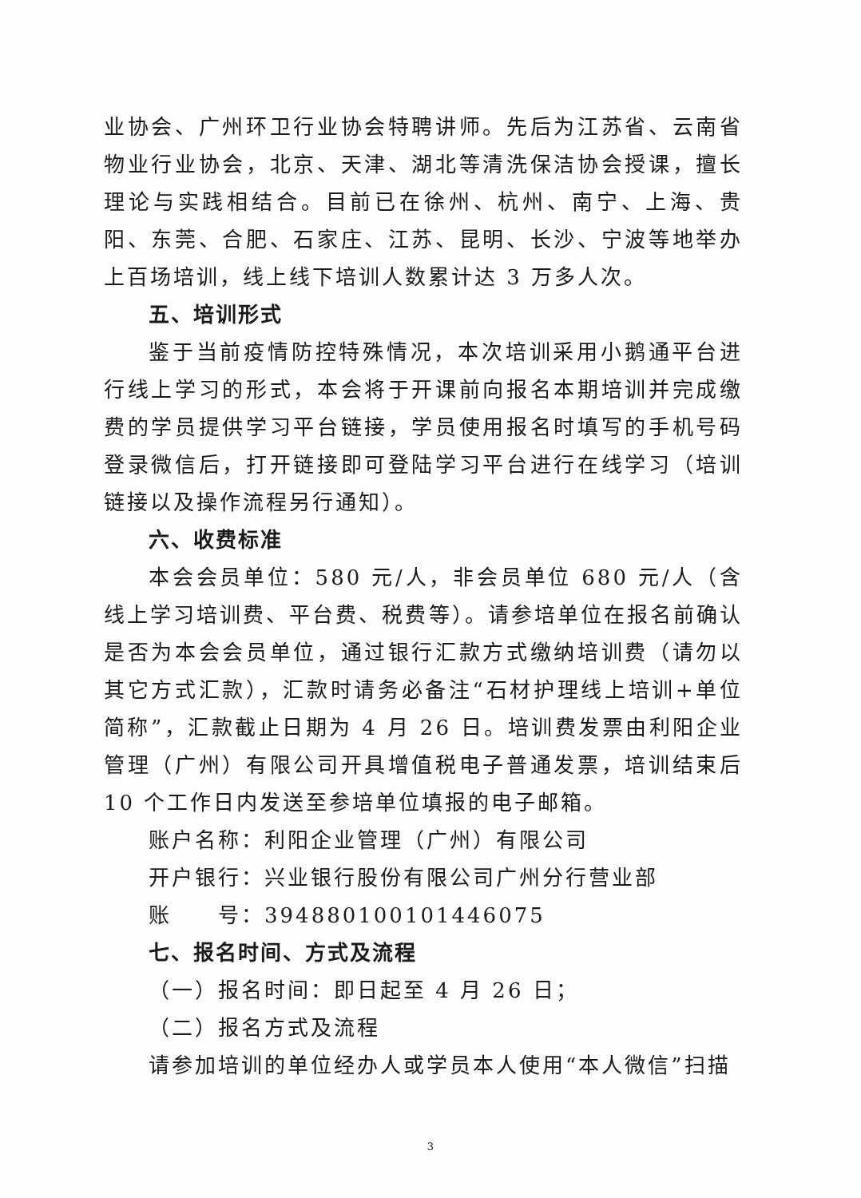业协会、广州环卫行业协会特聘讲师。先后为江苏省、云南省物业行业协会，北京、天津、湖北等清洗保洁协会授课，擅长理论与实践相结合。目前已在徐州、杭州、南宁、上海、贵阳、东莞、合肥、石家庄、江苏、昆明、长沙、宁波等地举办上百场培训，线上线下培训人数累计达 3 万多人次。
五、培训形式
鉴于当前疫情防控特殊情况，本次培训采用小鹅通平台进行线上学习的形式，本会将于开课前向报名本期培训并完成缴费的学员提供学习平台链接，学员使用报名时填写的手机号码登录微信后，打开链接即可登陆学习平台进行在线学习（培训链接以及操作流程另行通知）。
六、收费标准
本会会员单位：580 元/人，非会员单位 680 元/人（含线上学习培训费、平台费、税费等）。请参培单位在报名前确认是否为本会会员单位，通过银行汇款方式缴纳培训费（请勿以其它方式汇款），汇款时请务必备注“石材护理线上培训+单位简称”，汇款截止日期为 4 月 26 日。培训费发票由利阳企业管理（广州）有限公司开具增值税电子普通发票，培训结束后 10 个工作日内发送至参培单位填报的电子邮箱。
账户名称：利阳企业管理（广州）有限公司
开户银行：兴业银行股份有限公司广州分行营业部
账　　号：394880100101446075
七、报名时间、方式及流程
（一）报名时间：即日起至 4 月 26 日；
（二）报名方式及流程
请参加培训的单位经办人或学员本人使用“本人微信”扫描
3